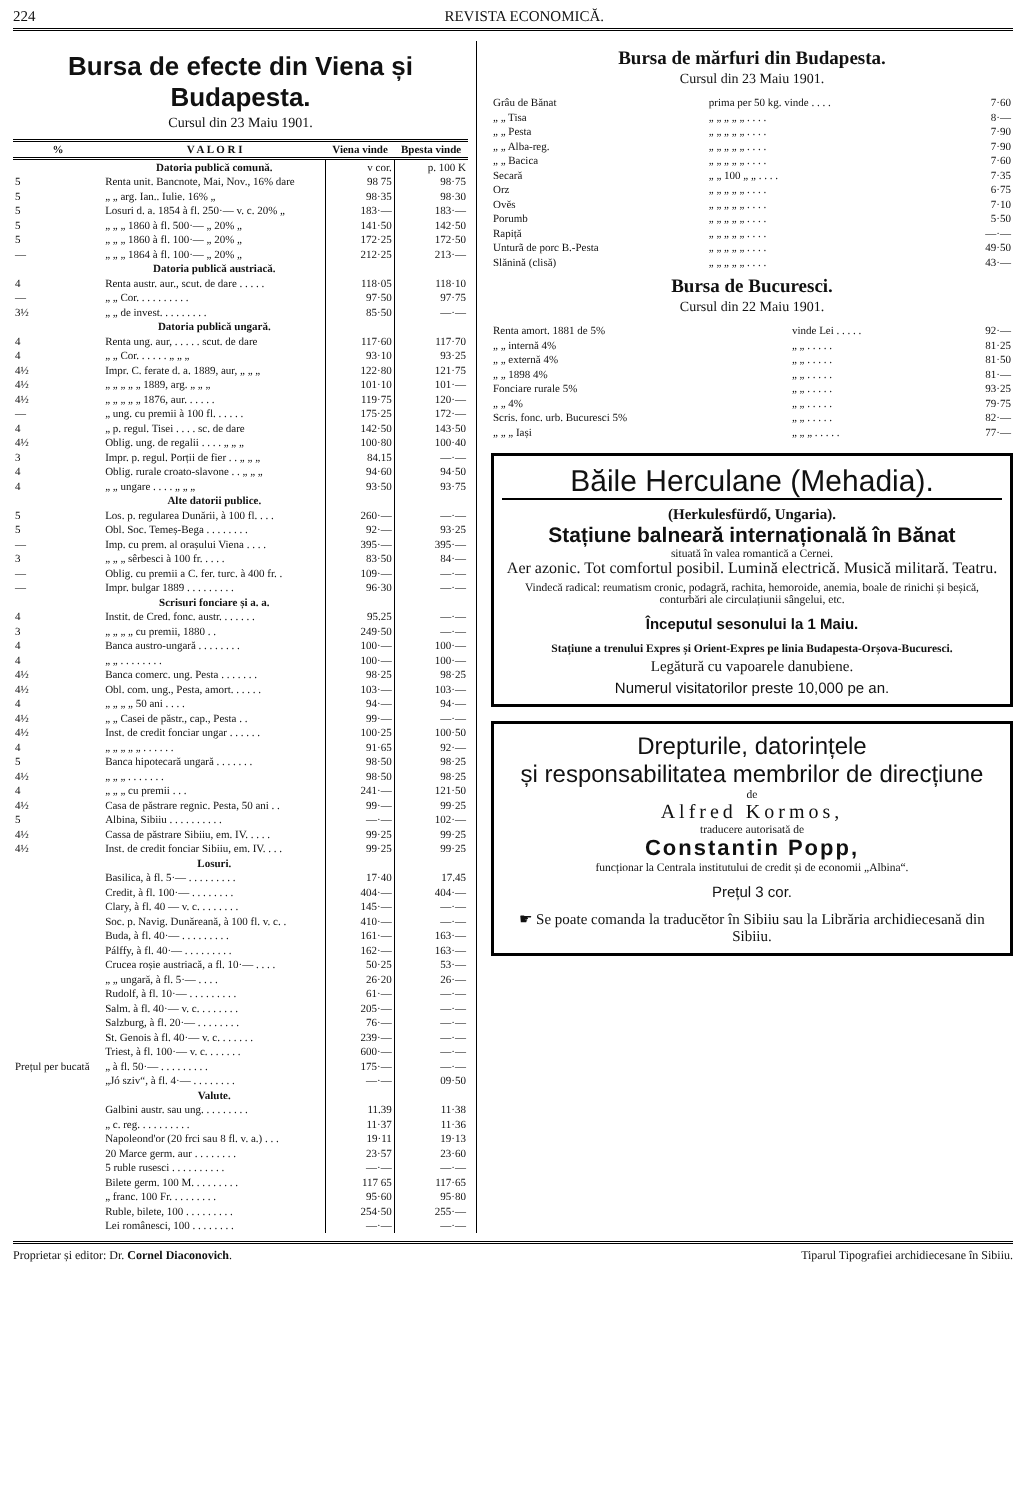224 REVISTA ECONOMICĂ.
Bursa de efecte din Viena și Budapesta.
Cursul din 23 Maiu 1901.
| % | V A L O R I | Viena vinde | Bpesta vinde |
| --- | --- | --- | --- |
| | Datoria publică comună. | v cor. | p. 100 K |
| 5 | Renta unit. Bancnote, Mai, Nov., 16% dare | 98 75 | 98·75 |
| 5 | „ „ arg. Ian.. Iulie. 16% „ | 98·35 | 98·30 |
| 5 | Losuri d. a. 1854 à fl. 250·— v. c. 20% „ | 183·— | 183·— |
| 5 | „ „ „ 1860 à fl. 500·— „ 20% „ | 141·50 | 142·50 |
| 5 | „ „ „ 1860 à fl. 100·— „ 20% „ | 172·25 | 172·50 |
| — | „ „ „ 1864 à fl. 100·— „ 20% „ | 212·25 | 213·— |
| | Datoria publică austriacă. | | |
| 4 | Renta austr. aur., scut. de dare . . . . . | 118·05 | 118·10 |
| — | „ „ Cor. . . . . . . . . . | 97·50 | 97·75 |
| 3½ | „ „ de invest. . . . . . . . . | 85·50 | —·— |
| | Datoria publică ungară. | | |
| 4 | Renta ung. aur, . . . . . scut. de dare | 117·60 | 117·70 |
| 4 | „ „ Cor. . . . . . „ „ „ | 93·10 | 93·25 |
| 4½ | Impr. C. ferate d. a. 1889, aur, „ „ „ | 122·80 | 121·75 |
| 4½ | „ „ „ „ „ 1889, arg. „ „ „ | 101·10 | 101·— |
| 4½ | „ „ „ „ „ 1876, aur. . . . . . | 119·75 | 120·— |
| — | „ ung. cu premii à 100 fl. . . . . . | 175·25 | 172·— |
| 4 | „ p. regul. Tisei . . . . sc. de dare | 142·50 | 143·50 |
| 4½ | Oblig. ung. de regalii . . . . „ „ „ | 100·80 | 100·40 |
| 3 | Impr. p. regul. Porții de fier . . „ „ „ | 84.15 | —·— |
| 4 | Oblig. rurale croato-slavone . . „ „ „ | 94·60 | 94·50 |
| 4 | „ „ ungare . . . . „ „ „ | 93·50 | 93·75 |
| | Alte datorii publice. | | |
| 5 | Los. p. regularea Dunării, à 100 fl. . . . | 260·— | —·— |
| 5 | Obl. Soc. Temeș-Bega . . . . . . . . | 92·— | 93·25 |
| — | Imp. cu prem. al orașului Viena . . . . | 395·— | 395·— |
| 3 | „ „ „ sêrbesci à 100 fr. . . . . | 83·50 | 84·— |
| — | Oblig. cu premii a C. fer. turc. à 400 fr. . | 109·— | —·— |
| — | Impr. bulgar 1889 . . . . . . . . . | 96·30 | —·— |
| | Scrisuri fonciare și a. a. | | |
| 4 | Instit. de Cred. fonc. austr. . . . . . . | 95.25 | —·— |
| 3 | „ „ „ „ cu premii, 1880 . . | 249·50 | —·— |
| 4 | Banca austro-ungară . . . . . . . . | 100·— | 100·— |
| 4 | „ „ . . . . . . . . | 100·— | 100·— |
| 4½ | Banca comerc. ung. Pesta . . . . . . . | 98·25 | 98·25 |
| 4½ | Obl. com. ung., Pesta, amort. . . . . . | 103·— | 103·— |
| 4 | „ „ „ „ 50 ani . . . . | 94·— | 94·— |
| 4½ | „ „ Casei de păstr., cap., Pesta . . | 99·— | —·— |
| 4½ | Inst. de credit fonciar ungar . . . . . . | 100·25 | 100·50 |
| 4 | „ „ „ „ „ . . . . . . | 91·65 | 92·— |
| 5 | Banca hipotecară ungară . . . . . . . | 98·50 | 98·25 |
| 4½ | „ „ „ . . . . . . . | 98·50 | 98·25 |
| 4 | „ „ „ cu premii . . . | 241·— | 121·50 |
| 4½ | Casa de păstrare regnic. Pesta, 50 ani . . | 99·— | 99·25 |
| 5 | Albina, Sibiiu . . . . . . . . . . | —·— | 102·— |
| 4½ | Cassa de păstrare Sibiiu, em. IV. . . . . | 99·25 | 99·25 |
| 4½ | Inst. de credit fonciar Sibiiu, em. IV. . . . | 99·25 | 99·25 |
| | Losuri. | | |
| Prețul per bucată | Basilica, à fl. 5·— . . . . . . . . . | 17·40 | 17.45 |
| | Credit, à fl. 100·— . . . . . . . . | 404·— | 404·— |
| | Clary, à fl. 40 — v. c. . . . . . . . | 145·— | —·— |
| | Soc. p. Navig. Dunăreană, à 100 fl. v. c. . | 410·— | —·— |
| | Buda, à fl. 40·— . . . . . . . . . | 161·— | 163·— |
| | Pálffy, à fl. 40·— . . . . . . . . . | 162·— | 163·— |
| | Crucea roșie austriacă, a fl. 10·— . . . . | 50·25 | 53·— |
| | „ „ ungară, à fl. 5·— . . . . | 26·20 | 26·— |
| | Rudolf, à fl. 10·— . . . . . . . . . | 61·— | —·— |
| | Salm. à fl. 40·— v. c. . . . . . . . | 205·— | —·— |
| | Salzburg, à fl. 20·— . . . . . . . . | 76·— | —·— |
| | St. Genois à fl. 40·— v. c. . . . . . . | 239·— | —·— |
| | Triest, à fl. 100·— v. c. . . . . . . | 600·— | —·— |
| | „ à fl. 50·— . . . . . . . . . | 175·— | —·— |
| | „Jó sziv“, à fl. 4·— . . . . . . . . | —·— | 09·50 |
| | Valute. | | |
| | Galbini austr. sau ung. . . . . . . . . | 11.39 | 11·38 |
| | „ c. reg. . . . . . . . . . | 11·37 | 11·36 |
| | Napoleond'or (20 frci sau 8 fl. v. a.) . . . | 19·11 | 19·13 |
| | 20 Marce germ. aur . . . . . . . . | 23·57 | 23·60 |
| | 5 ruble rusesci . . . . . . . . . . | —·— | —·— |
| | Bilete germ. 100 M. . . . . . . . . | 117 65 | 117·65 |
| | „ franc. 100 Fr. . . . . . . . . | 95·60 | 95·80 |
| | Ruble, bilete, 100 . . . . . . . . . | 254·50 | 255·— |
| | Lei românesci, 100 . . . . . . . . | —·— | —·— |
Bursa de mărfuri din Budapesta.
Cursul din 23 Maiu 1901.
| Grâu de Bănat | prima per 50 kg. vinde . . . . | 7·60 |
| „ „ Tisa | „ „ „ „ „ . . . . | 8·— |
| „ „ Pesta | „ „ „ „ „ . . . . | 7·90 |
| „ „ Alba-reg. | „ „ „ „ „ . . . . | 7·90 |
| „ „ Bacica | „ „ „ „ „ . . . . | 7·60 |
| Secară | „ „ 100 „ „ . . . . | 7·35 |
| Orz | „ „ „ „ „ . . . . | 6·75 |
| Ovĕs | „ „ „ „ „ . . . . | 7·10 |
| Porumb | „ „ „ „ „ . . . . | 5·50 |
| Rapiță | „ „ „ „ „ . . . . | —·— |
| Unturã de porc B.-Pesta | „ „ „ „ „ . . . . | 49·50 |
| Slănină (clisă) | „ „ „ „ „ . . . . | 43·— |
Bursa de Bucuresci.
Cursul din 22 Maiu 1901.
| Renta amort. 1881 de 5% | vinde Lei . . . . . | 92·— |
| „ „ internă 4% | „ „ . . . . . | 81·25 |
| „ „ externă 4% | „ „ . . . . . | 81·50 |
| „ „ 1898 4% | „ „ . . . . . | 81·— |
| Fonciare rurale 5% | „ „ . . . . . | 93·25 |
| „ „ 4% | „ „ . . . . . | 79·75 |
| Scris. fonc. urb. Bucuresci 5% | „ „ . . . . . | 82·— |
| „ „ „ Iași | „ „ „ . . . . . | 77·— |
Băile Herculane (Mehadia).
(Herkulesfürdő, Ungaria).
Stațiune balneară internațională în Bănat
situată în valea romantică a Cernei.
Aer azonic. Tot comfortul posibil. Lumină electrică. Musică militară. Teatru.
Vindecă radical: reumatism cronic, podagră, rachita, hemoroide, anemia, boale de rinichi și beșică, conturbări ale circulațiunii sângelui, etc.
Începutul sesonului la 1 Maiu.
Stațiune a trenului Expres și Orient-Expres pe linia Budapesta-Orșova-Bucuresci.
Legătură cu vapoarele danubiene.
Numerul visitatorilor preste 10,000 pe an.
Drepturile, datorințele
și responsabilitatea membrilor de direcțiune
de
Alfred Kormos,
traducere autorisată de
Constantin Popp,
funcționar la Centrala institutului de credit și de economii „Albina“.
Prețul 3 cor.
☛ Se poate comanda la traducĕtor în Sibiiu sau la Librăria archidiecesană din Sibiiu.
Proprietar și editor: Dr. Cornel Diaconovich. Tiparul Tipografiei archidiecesane în Sibiiu.